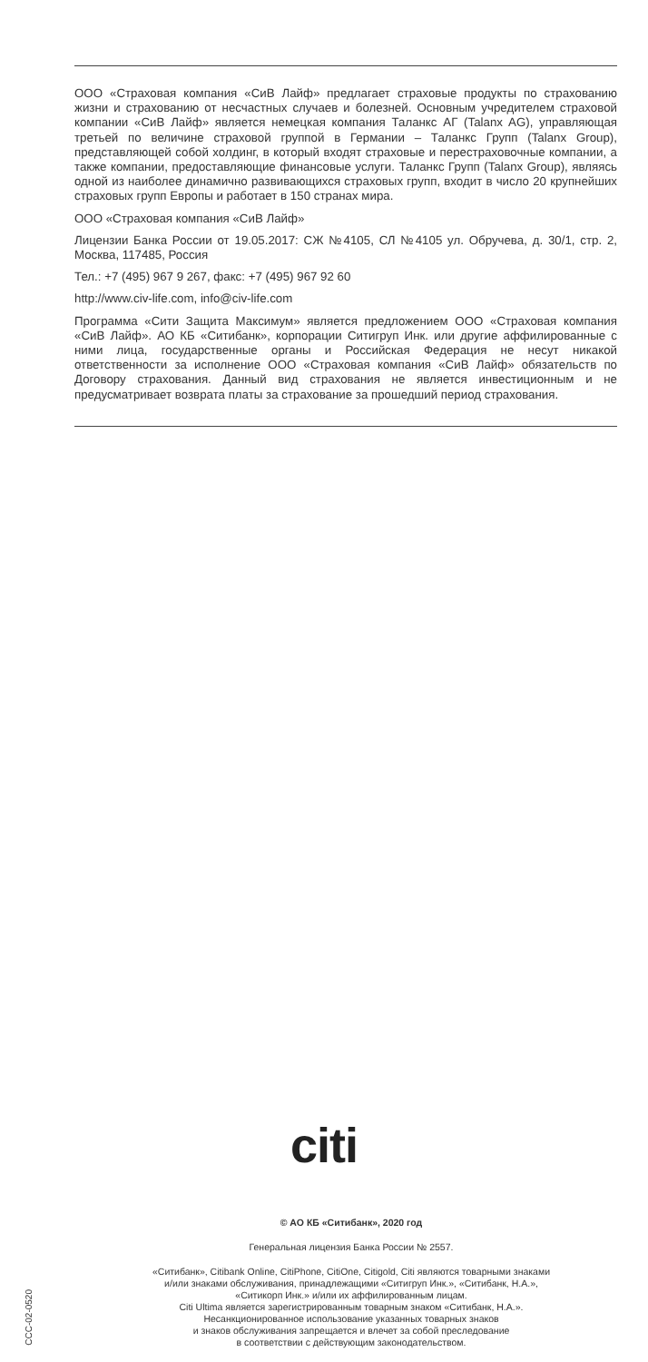ООО «Страховая компания «СиВ Лайф» предлагает страховые продукты по страхованию жизни и страхованию от несчастных случаев и болезней. Основным учредителем страховой компании «СиВ Лайф» является немецкая компания Таланкс АГ (Talanx AG), управляющая третьей по величине страховой группой в Германии – Таланкс Групп (Talanx Group), представляющей собой холдинг, в который входят страховые и перестраховочные компании, а также компании, предоставляющие финансовые услуги. Таланкс Групп (Talanx Group), являясь одной из наиболее динамично развивающихся страховых групп, входит в число 20 крупнейших страховых групп Европы и работает в 150 странах мира.
ООО «Страховая компания «СиВ Лайф»
Лицензии Банка России от 19.05.2017: СЖ №4105, СЛ №4105 ул. Обручева, д. 30/1, стр. 2, Москва, 117485, Россия
Тел.: +7 (495) 967 9 267, факс: +7 (495) 967 92 60
http://www.civ-life.com, info@civ-life.com
Программа «Сити Защита Максимум» является предложением ООО «Страховая компания «СиВ Лайф». АО КБ «Ситибанк», корпорации Ситигруп Инк. или другие аффилированные с ними лица, государственные органы и Российская Федерация не несут никакой ответственности за исполнение ООО «Страховая компания «СиВ Лайф» обязательств по Договору страхования. Данный вид страхования не является инвестиционным и не предусматривает возврата платы за страхование за прошедший период страхования.
citi
© АО КБ «Ситибанк», 2020 год
Генеральная лицензия Банка России № 2557.
«Ситибанк», Citibank Online, CitiPhone, CitiOne, Citigold, Citi являются товарными знаками
и/или знаками обслуживания, принадлежащими «Ситигруп Инк.», «Ситибанк, Н.А.»,
«Ситикорп Инк.» и/или их аффилированным лицам.
Citi Ultima является зарегистрированным товарным знаком «Ситибанк, Н.А.».
Несанкционированное использование указанных товарных знаков
и знаков обслуживания запрещается и влечет за собой преследование
в соответствии с действующим законодательством.
CCC-02-0520